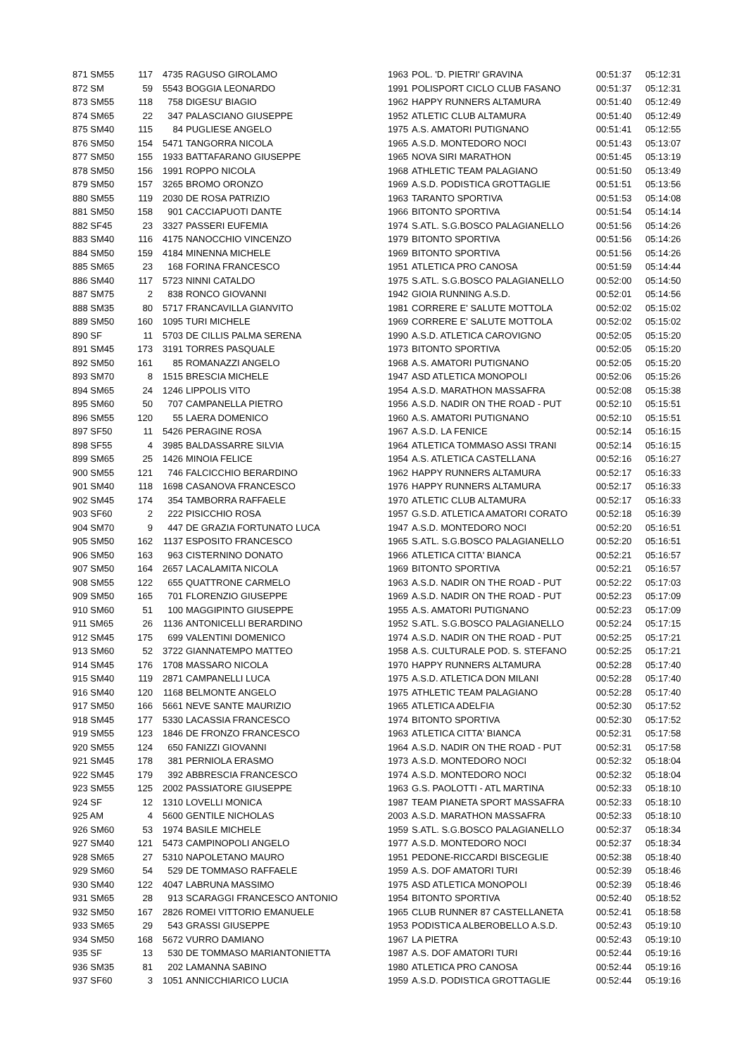| 871 SM55 | 117 | 4735 | RAGUSO GIROLAMO | 1963 | POL. 'D. PIETRI' GRAVINA | 00:51:37 | 05:12:31 |
| 872 SM | 59 | 5543 | BOGGIA LEONARDO | 1991 | POLISPORT CICLO CLUB FASANO | 00:51:37 | 05:12:31 |
| 873 SM55 | 118 | 758 | DIGESU' BIAGIO | 1962 | HAPPY RUNNERS ALTAMURA | 00:51:40 | 05:12:49 |
| 874 SM65 | 22 | 347 | PALASCIANO GIUSEPPE | 1952 | ATLETIC CLUB ALTAMURA | 00:51:40 | 05:12:49 |
| 875 SM40 | 115 | 84 | PUGLIESE ANGELO | 1975 | A.S. AMATORI PUTIGNANO | 00:51:41 | 05:12:55 |
| 876 SM50 | 154 | 5471 | TANGORRA NICOLA | 1965 | A.S.D. MONTEDORO NOCI | 00:51:43 | 05:13:07 |
| 877 SM50 | 155 | 1933 | BATTAFARANO GIUSEPPE | 1965 | NOVA SIRI MARATHON | 00:51:45 | 05:13:19 |
| 878 SM50 | 156 | 1991 | ROPPO NICOLA | 1968 | ATHLETIC TEAM PALAGIANO | 00:51:50 | 05:13:49 |
| 879 SM50 | 157 | 3265 | BROMO ORONZO | 1969 | A.S.D. PODISTICA GROTTAGLIE | 00:51:51 | 05:13:56 |
| 880 SM55 | 119 | 2030 | DE ROSA PATRIZIO | 1963 | TARANTO SPORTIVA | 00:51:53 | 05:14:08 |
| 881 SM50 | 158 | 901 | CACCIAPUOTI DANTE | 1966 | BITONTO SPORTIVA | 00:51:54 | 05:14:14 |
| 882 SF45 | 23 | 3327 | PASSERI EUFEMIA | 1974 | S.ATL. S.G.BOSCO PALAGIANELLO | 00:51:56 | 05:14:26 |
| 883 SM40 | 116 | 4175 | NANOCCHIO VINCENZO | 1979 | BITONTO SPORTIVA | 00:51:56 | 05:14:26 |
| 884 SM50 | 159 | 4184 | MINENNA MICHELE | 1969 | BITONTO SPORTIVA | 00:51:56 | 05:14:26 |
| 885 SM65 | 23 | 168 | FORINA FRANCESCO | 1951 | ATLETICA PRO CANOSA | 00:51:59 | 05:14:44 |
| 886 SM40 | 117 | 5723 | NINNI CATALDO | 1975 | S.ATL. S.G.BOSCO PALAGIANELLO | 00:52:00 | 05:14:50 |
| 887 SM75 | 2 | 838 | RONCO GIOVANNI | 1942 | GIOIA RUNNING A.S.D. | 00:52:01 | 05:14:56 |
| 888 SM35 | 80 | 5717 | FRANCAVILLA GIANVITO | 1981 | CORRERE E' SALUTE MOTTOLA | 00:52:02 | 05:15:02 |
| 889 SM50 | 160 | 1095 | TURI MICHELE | 1969 | CORRERE E' SALUTE MOTTOLA | 00:52:02 | 05:15:02 |
| 890 SF | 11 | 5703 | DE CILLIS PALMA SERENA | 1990 | A.S.D. ATLETICA CAROVIGNO | 00:52:05 | 05:15:20 |
| 891 SM45 | 173 | 3191 | TORRES PASQUALE | 1973 | BITONTO SPORTIVA | 00:52:05 | 05:15:20 |
| 892 SM50 | 161 | 85 | ROMANAZZI ANGELO | 1968 | A.S. AMATORI PUTIGNANO | 00:52:05 | 05:15:20 |
| 893 SM70 | 8 | 1515 | BRESCIA MICHELE | 1947 | ASD ATLETICA MONOPOLI | 00:52:06 | 05:15:26 |
| 894 SM65 | 24 | 1246 | LIPPOLIS VITO | 1954 | A.S.D. MARATHON MASSAFRA | 00:52:08 | 05:15:38 |
| 895 SM60 | 50 | 707 | CAMPANELLA PIETRO | 1956 | A.S.D. NADIR ON THE ROAD - PUT | 00:52:10 | 05:15:51 |
| 896 SM55 | 120 | 55 | LAERA DOMENICO | 1960 | A.S. AMATORI PUTIGNANO | 00:52:10 | 05:15:51 |
| 897 SF50 | 11 | 5426 | PERAGINE ROSA | 1967 | A.S.D. LA FENICE | 00:52:14 | 05:16:15 |
| 898 SF55 | 4 | 3985 | BALDASSARRE SILVIA | 1964 | ATLETICA TOMMASO ASSI TRANI | 00:52:14 | 05:16:15 |
| 899 SM65 | 25 | 1426 | MINOIA FELICE | 1954 | A.S. ATLETICA CASTELLANA | 00:52:16 | 05:16:27 |
| 900 SM55 | 121 | 746 | FALCICCHIO BERARDINO | 1962 | HAPPY RUNNERS ALTAMURA | 00:52:17 | 05:16:33 |
| 901 SM40 | 118 | 1698 | CASANOVA FRANCESCO | 1976 | HAPPY RUNNERS ALTAMURA | 00:52:17 | 05:16:33 |
| 902 SM45 | 174 | 354 | TAMBORRA RAFFAELE | 1970 | ATLETIC CLUB ALTAMURA | 00:52:17 | 05:16:33 |
| 903 SF60 | 2 | 222 | PISICCHIO ROSA | 1957 | G.S.D. ATLETICA AMATORI CORATO | 00:52:18 | 05:16:39 |
| 904 SM70 | 9 | 447 | DE GRAZIA FORTUNATO LUCA | 1947 | A.S.D. MONTEDORO NOCI | 00:52:20 | 05:16:51 |
| 905 SM50 | 162 | 1137 | ESPOSITO FRANCESCO | 1965 | S.ATL. S.G.BOSCO PALAGIANELLO | 00:52:20 | 05:16:51 |
| 906 SM50 | 163 | 963 | CISTERNINO DONATO | 1966 | ATLETICA CITTA' BIANCA | 00:52:21 | 05:16:57 |
| 907 SM50 | 164 | 2657 | LACALAMITA NICOLA | 1969 | BITONTO SPORTIVA | 00:52:21 | 05:16:57 |
| 908 SM55 | 122 | 655 | QUATTRONE CARMELO | 1963 | A.S.D. NADIR ON THE ROAD - PUT | 00:52:22 | 05:17:03 |
| 909 SM50 | 165 | 701 | FLORENZIO GIUSEPPE | 1969 | A.S.D. NADIR ON THE ROAD - PUT | 00:52:23 | 05:17:09 |
| 910 SM60 | 51 | 100 | MAGGIPINTO GIUSEPPE | 1955 | A.S. AMATORI PUTIGNANO | 00:52:23 | 05:17:09 |
| 911 SM65 | 26 | 1136 | ANTONICELLI BERARDINO | 1952 | S.ATL. S.G.BOSCO PALAGIANELLO | 00:52:24 | 05:17:15 |
| 912 SM45 | 175 | 699 | VALENTINI DOMENICO | 1974 | A.S.D. NADIR ON THE ROAD - PUT | 00:52:25 | 05:17:21 |
| 913 SM60 | 52 | 3722 | GIANNATEMPO MATTEO | 1958 | A.S. CULTURALE POD. S. STEFANO | 00:52:25 | 05:17:21 |
| 914 SM45 | 176 | 1708 | MASSARO NICOLA | 1970 | HAPPY RUNNERS ALTAMURA | 00:52:28 | 05:17:40 |
| 915 SM40 | 119 | 2871 | CAMPANELLI LUCA | 1975 | A.S.D. ATLETICA DON MILANI | 00:52:28 | 05:17:40 |
| 916 SM40 | 120 | 1168 | BELMONTE ANGELO | 1975 | ATHLETIC TEAM PALAGIANO | 00:52:28 | 05:17:40 |
| 917 SM50 | 166 | 5661 | NEVE SANTE MAURIZIO | 1965 | ATLETICA ADELFIA | 00:52:30 | 05:17:52 |
| 918 SM45 | 177 | 5330 | LACASSIA FRANCESCO | 1974 | BITONTO SPORTIVA | 00:52:30 | 05:17:52 |
| 919 SM55 | 123 | 1846 | DE FRONZO FRANCESCO | 1963 | ATLETICA CITTA' BIANCA | 00:52:31 | 05:17:58 |
| 920 SM55 | 124 | 650 | FANIZZI GIOVANNI | 1964 | A.S.D. NADIR ON THE ROAD - PUT | 00:52:31 | 05:17:58 |
| 921 SM45 | 178 | 381 | PERNIOLA ERASMO | 1973 | A.S.D. MONTEDORO NOCI | 00:52:32 | 05:18:04 |
| 922 SM45 | 179 | 392 | ABBRESCIA FRANCESCO | 1974 | A.S.D. MONTEDORO NOCI | 00:52:32 | 05:18:04 |
| 923 SM55 | 125 | 2002 | PASSIATORE GIUSEPPE | 1963 | G.S. PAOLOTTI - ATL MARTINA | 00:52:33 | 05:18:10 |
| 924 SF | 12 | 1310 | LOVELLI MONICA | 1987 | TEAM PIANETA SPORT MASSAFRA | 00:52:33 | 05:18:10 |
| 925 AM | 4 | 5600 | GENTILE NICHOLAS | 2003 | A.S.D. MARATHON MASSAFRA | 00:52:33 | 05:18:10 |
| 926 SM60 | 53 | 1974 | BASILE MICHELE | 1959 | S.ATL. S.G.BOSCO PALAGIANELLO | 00:52:37 | 05:18:34 |
| 927 SM40 | 121 | 5473 | CAMPINOPOLI ANGELO | 1977 | A.S.D. MONTEDORO NOCI | 00:52:37 | 05:18:34 |
| 928 SM65 | 27 | 5310 | NAPOLETANO MAURO | 1951 | PEDONE-RICCARDI BISCEGLIE | 00:52:38 | 05:18:40 |
| 929 SM60 | 54 | 529 | DE TOMMASO RAFFAELE | 1959 | A.S. DOF AMATORI TURI | 00:52:39 | 05:18:46 |
| 930 SM40 | 122 | 4047 | LABRUNA MASSIMO | 1975 | ASD ATLETICA MONOPOLI | 00:52:39 | 05:18:46 |
| 931 SM65 | 28 | 913 | SCARAGGI FRANCESCO ANTONIO | 1954 | BITONTO SPORTIVA | 00:52:40 | 05:18:52 |
| 932 SM50 | 167 | 2826 | ROMEI VITTORIO EMANUELE | 1965 | CLUB RUNNER 87 CASTELLANETA | 00:52:41 | 05:18:58 |
| 933 SM65 | 29 | 543 | GRASSI GIUSEPPE | 1953 | PODISTICA ALBEROBELLO A.S.D. | 00:52:43 | 05:19:10 |
| 934 SM50 | 168 | 5672 | VURRO DAMIANO | 1967 | LA PIETRA | 00:52:43 | 05:19:10 |
| 935 SF | 13 | 530 | DE TOMMASO MARIANTONIETTA | 1987 | A.S. DOF AMATORI TURI | 00:52:44 | 05:19:16 |
| 936 SM35 | 81 | 202 | LAMANNA SABINO | 1980 | ATLETICA PRO CANOSA | 00:52:44 | 05:19:16 |
| 937 SF60 | 3 | 1051 | ANNICCHIARICO LUCIA | 1959 | A.S.D. PODISTICA GROTTAGLIE | 00:52:44 | 05:19:16 |